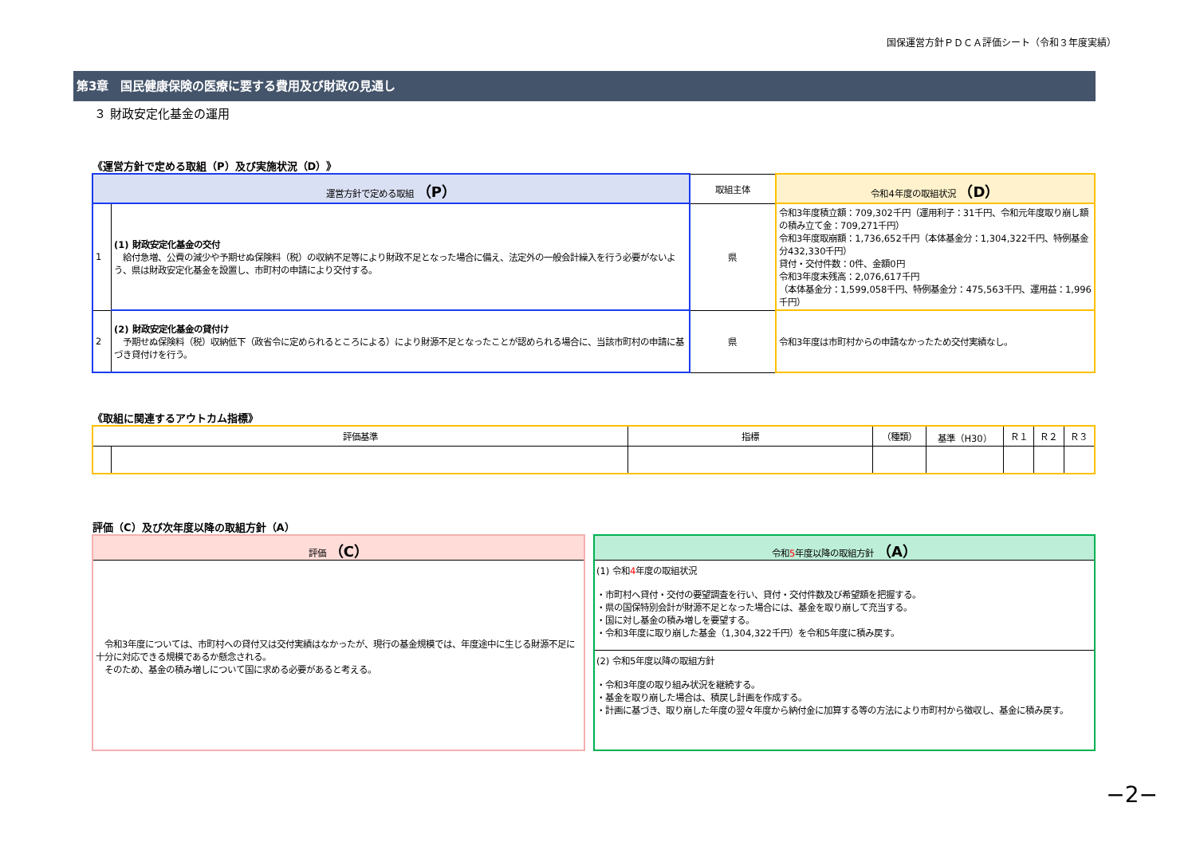国保運営方針ＰＤＣＡ評価シート（令和３年度実績）
第3章　国民健康保険の医療に要する費用及び財政の見通し
３ 財政安定化基金の運用
《運営方針で定める取組（P）及び実施状況（D）》
| 運営方針で定める取組 （P） | | 取組主体 | 令和4年度の取組状況 （D） |
| --- | --- | --- | --- |
| 1 | (1) 財政安定化基金の交付 給付急増、公費の減少や予期せぬ保険料（税）の収納不足等により財政不足となった場合に備え、法定外の一般会計繰入を行う必要がないよう、県は財政安定化基金を設置し、市町村の申請により交付する。 | 県 | 令和3年度積立額：709,302千円（運用利子：31千円、令和元年度取り崩し額の積み立て金：709,271千円） 令和3年度取崩額：1,736,652千円（本体基金分：1,304,322千円、特例基金分432,330千円） 貸付・交付件数：0件、金額0円 令和3年度末残高：2,076,617千円 （本体基金分：1,599,058千円、特例基金分：475,563千円、運用益：1,996千円） |
| 2 | (2) 財政安定化基金の貸付け 予期せぬ保険料（税）収納低下（政省令に定められるところによる）により財源不足となったことが認められる場合に、当該市町村の申請に基づき貸付けを行う。 | 県 | 令和3年度は市町村からの申請なかったため交付実績なし。 |
《取組に関連するアウトカム指標》
| 評価基準 | | 指標 | （種類） | 基準（H30） | Ｒ１ | Ｒ２ | Ｒ３ |
| --- | --- | --- | --- | --- | --- | --- | --- |
評価（C）及び次年度以降の取組方針（A）
評価 （C）
　令和3年度については、市町村への貸付又は交付実績はなかったが、現行の基金規模では、年度途中に生じる財源不足に十分に対応できる規模であるか懸念される。
　そのため、基金の積み増しについて国に求める必要があると考える。
令和5年度以降の取組方針 （A）
(1) 令和4年度の取組状況
・市町村へ貸付・交付の要望調査を行い、貸付・交付件数及び希望額を把握する。
・県の国保特別会計が財源不足となった場合には、基金を取り崩して充当する。
・国に対し基金の積み増しを要望する。
・令和3年度に取り崩した基金（1,304,322千円）を令和5年度に積み戻す。
(2) 令和5年度以降の取組方針
・令和3年度の取り組み状況を継続する。
・基金を取り崩した場合は、積戻し計画を作成する。
・計画に基づき、取り崩した年度の翌々年度から納付金に加算する等の方法により市町村から徴収し、基金に積み戻す。
−2−